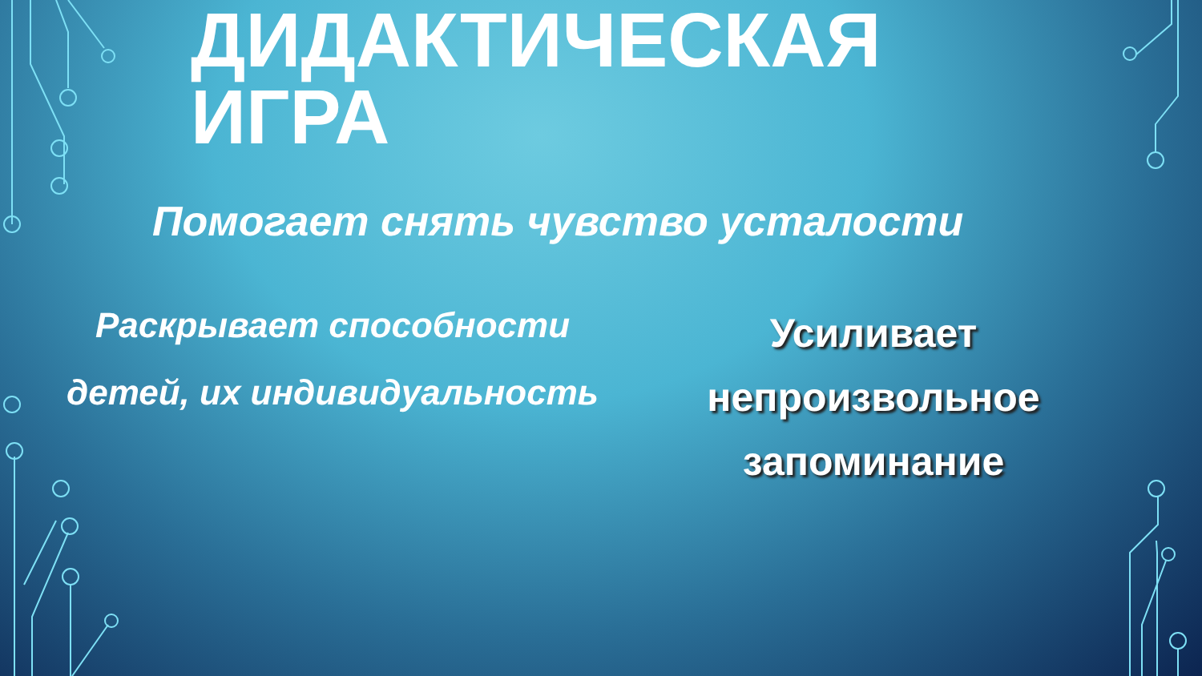ДИДАКТИЧЕСКАЯ
ИГРА
Помогает снять чувство усталости
Раскрывает способности
детей, их индивидуальность
Усиливает непроизвольное запоминание